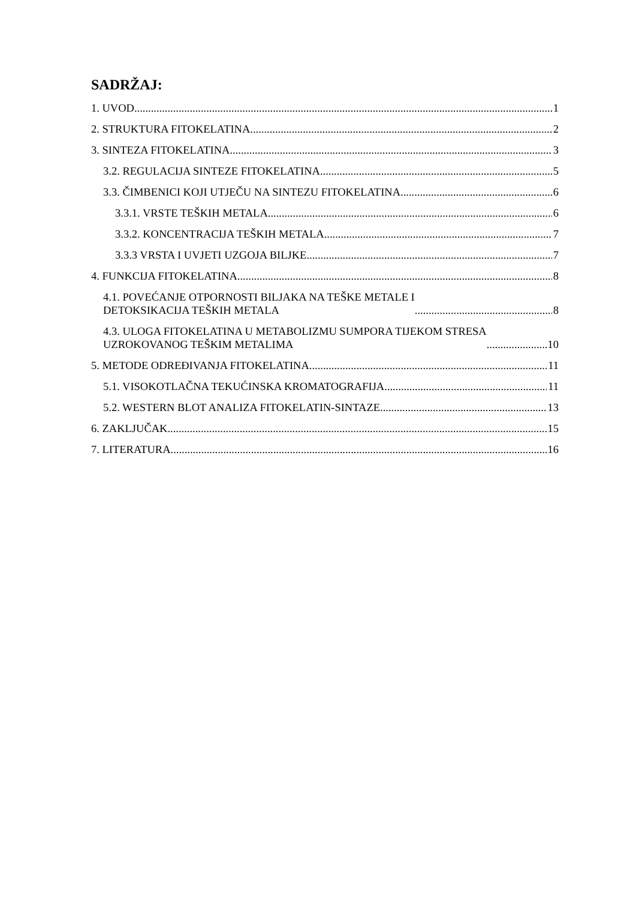SADRŽAJ:
1. UVOD 1
2. STRUKTURA FITOKELATINA 2
3. SINTEZA FITOKELATINA 3
3.2. REGULACIJA SINTEZE FITOKELATINA 5
3.3. ČIMBENICI KOJI UTJEČU NA SINTEZU FITOKELATINA 6
3.3.1. VRSTE TEŠKIH METALA 6
3.3.2. KONCENTRACIJA TEŠKIH METALA 7
3.3.3 VRSTA I UVJETI UZGOJA BILJKE 7
4. FUNKCIJA FITOKELATINA 8
4.1. POVEĆANJE OTPORNOSTI BILJAKA NA TEŠKE METALE I
DETOKSIKACIJA TEŠKIH METALA 8
4.3. ULOGA FITOKELATINA U METABOLIZMU SUMPORA TIJEKOM STRESA
UZROKOVANOG TEŠKIM METALIMA 10
5. METODE ODREĐIVANJA FITOKELATINA 11
5.1. VISOKOTLAČNA TEKUĆINSKA KROMATOGRAFIJA 11
5.2. WESTERN BLOT ANALIZA FITOKELATIN-SINTAZE 13
6. ZAKLJUČAK 15
7. LITERATURA 16